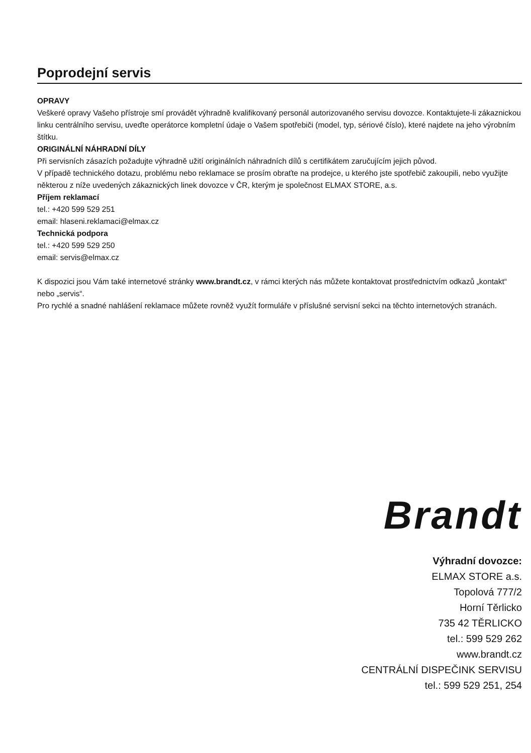Poprodejní servis
OPRAVY
Veškeré opravy Vašeho přístroje smí provádět výhradně kvalifikovaný personál autorizovaného servisu dovozce. Kontaktujete-li zákaznickou linku centrálního servisu, uveďte operátorce kompletní údaje o Vašem spotřebiči (model, typ, sériové číslo), které najdete na jeho výrobním štítku.
ORIGINÁLNÍ NÁHRADNÍ DÍLY
Při servisních zásazích požadujte výhradně užití originálních náhradních dílů s certifikátem zaručujícím jejich původ.
V případě technického dotazu, problému nebo reklamace se prosím obraťte na prodejce, u kterého jste spotřebič zakoupili, nebo využijte některou z níže uvedených zákaznických linek dovozce v ČR, kterým je společnost ELMAX STORE, a.s.
Příjem reklamací
tel.: +420 599 529 251
email: hlaseni.reklamaci@elmax.cz
Technická podpora
tel.: +420 599 529 250
email: servis@elmax.cz
K dispozici jsou Vám také internetové stránky www.brandt.cz, v rámci kterých nás můžete kontaktovat prostřednictvím odkazů „kontakt“ nebo „servis“.
Pro rychlé a snadné nahlášení reklamace můžete rovněž využít formuláře v příslušné servisní sekci na těchto internetových stranách.
Brandt
Výhradní dovozce:
ELMAX STORE a.s.
Topolová 777/2
Horní Těrlicko
735 42 TĚRLICKO
tel.: 599 529 262
www.brandt.cz
CENTRÁLNÍ DISPEČINK SERVISU
tel.: 599 529 251, 254